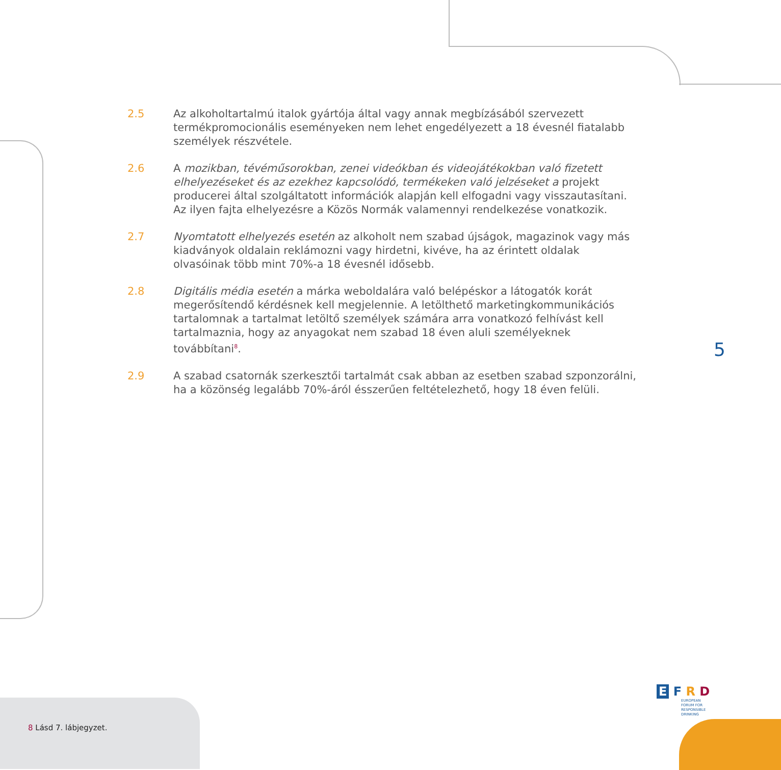2.5 Az alkoholtartalmú italok gyártója által vagy annak megbízásából szervezett termékpromocionális eseményeken nem lehet engedélyezett a 18 évesnél fiatalabb személyek részvétele.
2.6 A mozikban, tévéműsorokban, zenei videókban és videojátékokban való fizetett elhelyezéseket és az ezekhez kapcsolódó, termékeken való jelzéseket a projekt producerei által szolgáltatott információk alapján kell elfogadni vagy visszautasítani. Az ilyen fajta elhelyezésre a Közös Normák valamennyi rendelkezése vonatkozik.
2.7 Nyomtatott elhelyezés esetén az alkoholt nem szabad újságok, magazinok vagy más kiadványok oldalain reklámozni vagy hirdetni, kivéve, ha az érintett oldalak olvasóinak több mint 70%-a 18 évesnél idősebb.
2.8 Digitális média esetén a márka weboldalára való belépéskor a látogatók korát megerősítendő kérdésnek kell megjelennie. A letölthető marketingkommunikációs tartalomnak a tartalmat letöltő személyek számára arra vonatkozó felhívást kell tartalmaznia, hogy az anyagokat nem szabad 18 éven aluli személyeknek továbbítani<sup>8</sup>.
2.9 A szabad csatornák szerkesztői tartalmát csak abban az esetben szabad szponzorálni, ha a közönség legalább 70%-áról ésszerűen feltételezhető, hogy 18 éven felüli.
5
E F R D
EUROPEAN
FORUM FOR
RESPONSIBLE
DRINKING
8 Lásd 7. lábjegyzet.